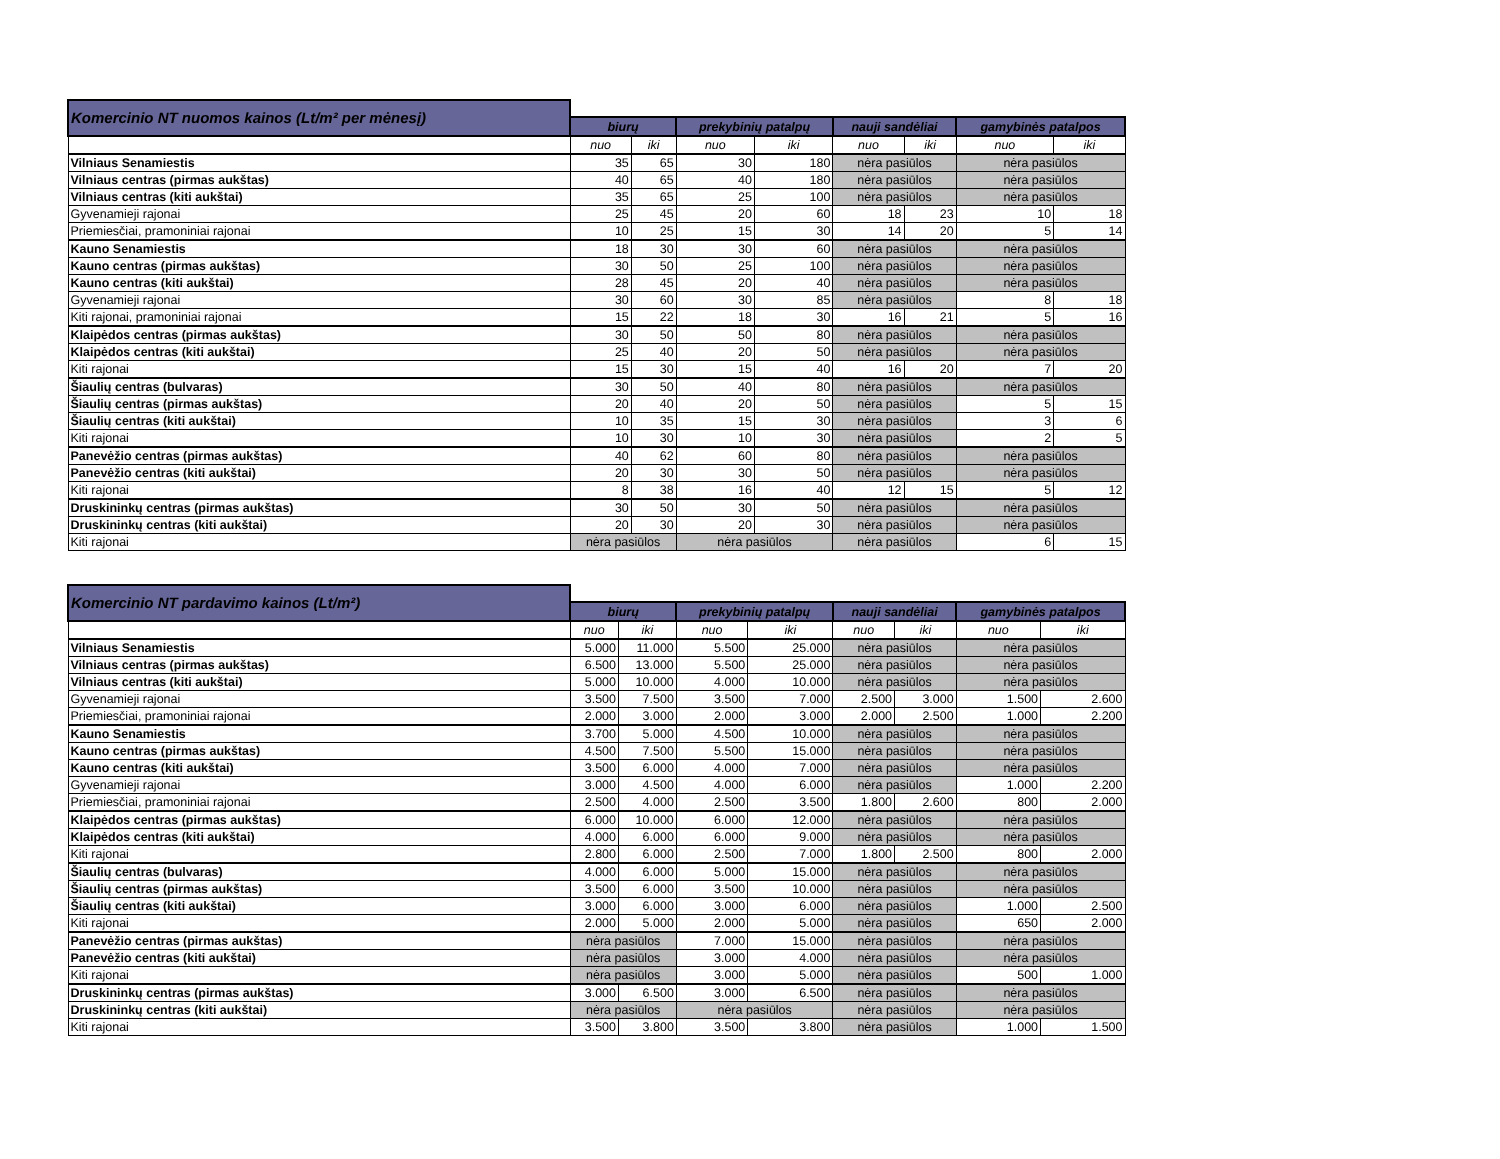| Komercinio NT nuomos kainos (Lt/m² per mėnesį) | | | | | | | | |
| | biurų | | prekybinių patalpų | | nauji sandėliai | | gamybinės patalpos | |
| | nuo | iki | nuo | iki | nuo | iki | nuo | iki |
| Vilniaus Senamiestis | 35 | 65 | 30 | 180 | nėra pasiūlos | | nėra pasiūlos | |
| Vilniaus centras (pirmas aukštas) | 40 | 65 | 40 | 180 | nėra pasiūlos | | nėra pasiūlos | |
| Vilniaus centras (kiti aukštai) | 35 | 65 | 25 | 100 | nėra pasiūlos | | nėra pasiūlos | |
| Gyvenamieji rajonai | 25 | 45 | 20 | 60 | 18 | 23 | 10 | 18 |
| Priemiesčiai, pramoniniai rajonai | 10 | 25 | 15 | 30 | 14 | 20 | 5 | 14 |
| Kauno Senamiestis | 18 | 30 | 30 | 60 | nėra pasiūlos | | nėra pasiūlos | |
| Kauno centras (pirmas aukštas) | 30 | 50 | 25 | 100 | nėra pasiūlos | | nėra pasiūlos | |
| Kauno centras (kiti aukštai) | 28 | 45 | 20 | 40 | nėra pasiūlos | | nėra pasiūlos | |
| Gyvenamieji rajonai | 30 | 60 | 30 | 85 | nėra pasiūlos | | 8 | 18 |
| Kiti rajonai, pramoniniai rajonai | 15 | 22 | 18 | 30 | 16 | 21 | 5 | 16 |
| Klaipėdos centras (pirmas aukštas) | 30 | 50 | 50 | 80 | nėra pasiūlos | | nėra pasiūlos | |
| Klaipėdos centras (kiti aukštai) | 25 | 40 | 20 | 50 | nėra pasiūlos | | nėra pasiūlos | |
| Kiti rajonai | 15 | 30 | 15 | 40 | 16 | 20 | 7 | 20 |
| Šiaulių centras (bulvaras) | 30 | 50 | 40 | 80 | nėra pasiūlos | | nėra pasiūlos | |
| Šiaulių centras (pirmas aukštas) | 20 | 40 | 20 | 50 | nėra pasiūlos | | 5 | 15 |
| Šiaulių centras (kiti aukštai) | 10 | 35 | 15 | 30 | nėra pasiūlos | | 3 | 6 |
| Kiti rajonai | 10 | 30 | 10 | 30 | nėra pasiūlos | | 2 | 5 |
| Panevėžio centras (pirmas aukštas) | 40 | 62 | 60 | 80 | nėra pasiūlos | | nėra pasiūlos | |
| Panevėžio centras (kiti aukštai) | 20 | 30 | 30 | 50 | nėra pasiūlos | | nėra pasiūlos | |
| Kiti rajonai | 8 | 38 | 16 | 40 | 12 | 15 | 5 | 12 |
| Druskininkų centras (pirmas aukštas) | 30 | 50 | 30 | 50 | nėra pasiūlos | | nėra pasiūlos | |
| Druskininkų centras (kiti aukštai) | 20 | 30 | 20 | 30 | nėra pasiūlos | | nėra pasiūlos | |
| Kiti rajonai | nėra pasiūlos | | nėra pasiūlos | | nėra pasiūlos | | 6 | 15 |
| Komercinio NT pardavimo kainos (Lt/m²) | | | | | | | | |
| | biurų | | prekybinių patalpų | | nauji sandėliai | | gamybinės patalpos | |
| | nuo | iki | nuo | iki | nuo | iki | nuo | iki |
| Vilniaus Senamiestis | 5.000 | 11.000 | 5.500 | 25.000 | nėra pasiūlos | | nėra pasiūlos | |
| Vilniaus centras (pirmas aukštas) | 6.500 | 13.000 | 5.500 | 25.000 | nėra pasiūlos | | nėra pasiūlos | |
| Vilniaus centras (kiti aukštai) | 5.000 | 10.000 | 4.000 | 10.000 | nėra pasiūlos | | nėra pasiūlos | |
| Gyvenamieji rajonai | 3.500 | 7.500 | 3.500 | 7.000 | 2.500 | 3.000 | 1.500 | 2.600 |
| Priemiesčiai, pramoniniai rajonai | 2.000 | 3.000 | 2.000 | 3.000 | 2.000 | 2.500 | 1.000 | 2.200 |
| Kauno Senamiestis | 3.700 | 5.000 | 4.500 | 10.000 | nėra pasiūlos | | nėra pasiūlos | |
| Kauno centras (pirmas aukštas) | 4.500 | 7.500 | 5.500 | 15.000 | nėra pasiūlos | | nėra pasiūlos | |
| Kauno centras (kiti aukštai) | 3.500 | 6.000 | 4.000 | 7.000 | nėra pasiūlos | | nėra pasiūlos | |
| Gyvenamieji rajonai | 3.000 | 4.500 | 4.000 | 6.000 | nėra pasiūlos | | 1.000 | 2.200 |
| Priemiesčiai, pramoniniai rajonai | 2.500 | 4.000 | 2.500 | 3.500 | 1.800 | 2.600 | 800 | 2.000 |
| Klaipėdos centras (pirmas aukštas) | 6.000 | 10.000 | 6.000 | 12.000 | nėra pasiūlos | | nėra pasiūlos | |
| Klaipėdos centras (kiti aukštai) | 4.000 | 6.000 | 6.000 | 9.000 | nėra pasiūlos | | nėra pasiūlos | |
| Kiti rajonai | 2.800 | 6.000 | 2.500 | 7.000 | 1.800 | 2.500 | 800 | 2.000 |
| Šiaulių centras (bulvaras) | 4.000 | 6.000 | 5.000 | 15.000 | nėra pasiūlos | | nėra pasiūlos | |
| Šiaulių centras (pirmas aukštas) | 3.500 | 6.000 | 3.500 | 10.000 | nėra pasiūlos | | nėra pasiūlos | |
| Šiaulių centras (kiti aukštai) | 3.000 | 6.000 | 3.000 | 6.000 | nėra pasiūlos | | 1.000 | 2.500 |
| Kiti rajonai | 2.000 | 5.000 | 2.000 | 5.000 | nėra pasiūlos | | 650 | 2.000 |
| Panevėžio centras (pirmas aukštas) | nėra pasiūlos | | 7.000 | 15.000 | nėra pasiūlos | | nėra pasiūlos | |
| Panevėžio centras (kiti aukštai) | nėra pasiūlos | | 3.000 | 4.000 | nėra pasiūlos | | nėra pasiūlos | |
| Kiti rajonai | nėra pasiūlos | | 3.000 | 5.000 | nėra pasiūlos | | 500 | 1.000 |
| Druskininkų centras (pirmas aukštas) | 3.000 | 6.500 | 3.000 | 6.500 | nėra pasiūlos | | nėra pasiūlos | |
| Druskininkų centras (kiti aukštai) | nėra pasiūlos | | nėra pasiūlos | | nėra pasiūlos | | nėra pasiūlos | |
| Kiti rajonai | 3.500 | 3.800 | 3.500 | 3.800 | nėra pasiūlos | | 1.000 | 1.500 |